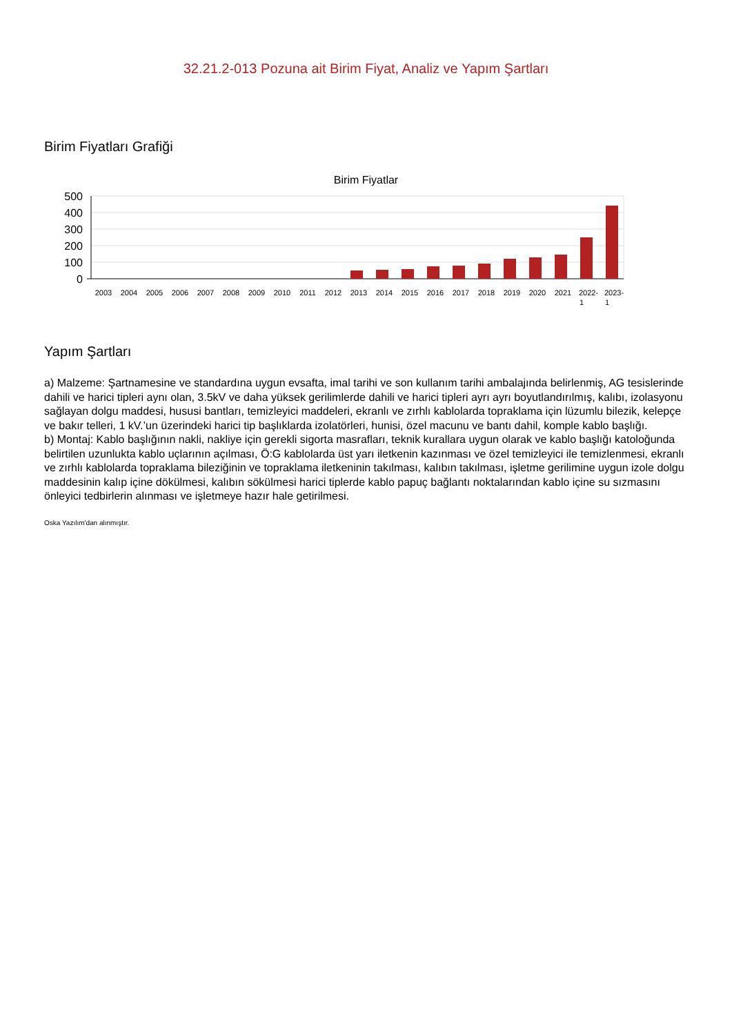32.21.2-013 Pozuna ait Birim Fiyat, Analiz ve Yapım Şartları
Birim Fiyatları Grafiği
Birim Fiyatlar
500
400
300
200
100
0
2003
2004
2005
2006
2007
2008
2009
2010
2011
2012
2013
2014
2015
2016
2017
2018
2019
2020
2021
2022-
1
2023-
1
Yapım Şartları
a) Malzeme: Şartnamesine ve standardına uygun evsafta, imal tarihi ve son kullanım tarihi ambalajında belirlenmiş, AG tesislerinde dahili ve harici tipleri aynı olan, 3.5kV ve daha yüksek gerilimlerde dahili ve harici tipleri ayrı ayrı boyutlandırılmış, kalıbı, izolasyonu sağlayan dolgu maddesi, hususi bantları, temizleyici maddeleri, ekranlı ve zırhlı kablolarda topraklama için lüzumlu bilezik, kelepçe ve bakır telleri, 1 kV.’un üzerindeki harici tip başlıklarda izolatörleri, hunisi, özel macunu ve bantı dahil, komple kablo başlığı.
b) Montaj: Kablo başlığının nakli, nakliye için gerekli sigorta masrafları, teknik kurallara uygun olarak ve kablo başlığı katoloğunda belirtilen uzunlukta kablo uçlarının açılması, Ö:G kablolarda üst yarı iletkenin kazınması ve özel temizleyici ile temizlenmesi, ekranlı ve zırhlı kablolarda topraklama bileziğinin ve topraklama iletkeninin takılması, kalıbın takılması, işletme gerilimine uygun izole dolgu maddesinin kalıp içine dökülmesi, kalıbın sökülmesi harici tiplerde kablo papuç bağlantı noktalarından kablo içine su sızmasını önleyici tedbirlerin alınması ve işletmeye hazır hale getirilmesi.
Oska Yazılım'dan alınmıştır.